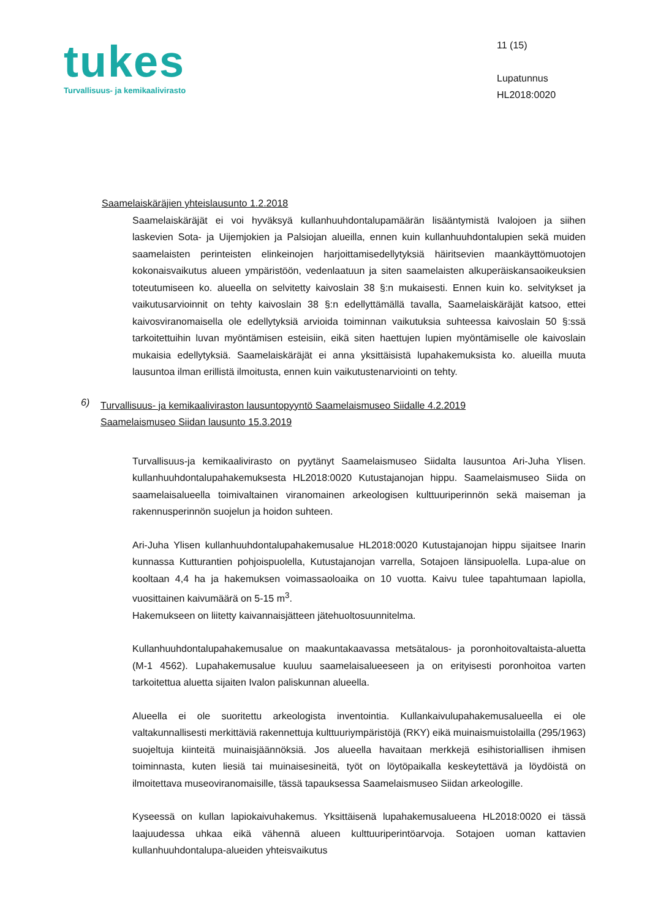tukes
Turvallisuus- ja kemikaalivirasto
11 (15)
Lupatunnus
HL2018:0020
Saamelaiskäräjien yhteislausunto 1.2.2018
Saamelaiskäräjät ei voi hyväksyä kullanhuuhdontalupamäärän lisääntymistä Ivalojoen ja siihen laskevien Sota- ja Uijemjokien ja Palsiojan alueilla, ennen kuin kullanhuuhdontalupien sekä muiden saamelaisten perinteisten elinkeinojen harjoittamisedellytyksiä häiritsevien maankäyttömuotojen kokonaisvaikutus alueen ympäristöön, vedenlaatuun ja siten saamelaisten alkuperäiskansaoikeuksien toteutumiseen ko. alueella on selvitetty kaivoslain 38 §:n mukaisesti. Ennen kuin ko. selvitykset ja vaikutusarvioinnit on tehty kaivoslain 38 §:n edellyttämällä tavalla, Saamelaiskäräjät katsoo, ettei kaivosviranomaisella ole edellytyksiä arvioida toiminnan vaikutuksia suhteessa kaivoslain 50 §:ssä tarkoitettuihin luvan myöntämisen esteisiin, eikä siten haettujen lupien myöntämiselle ole kaivoslain mukaisia edellytyksiä. Saamelaiskäräjät ei anna yksittäisistä lupahakemuksista ko. alueilla muuta lausuntoa ilman erillistä ilmoitusta, ennen kuin vaikutustenarviointi on tehty.
6)
Turvallisuus- ja kemikaaliviraston lausuntopyyntö Saamelaismuseo Siidalle 4.2.2019
Saamelaismuseo Siidan lausunto 15.3.2019
Turvallisuus-ja kemikaalivirasto on pyytänyt Saamelaismuseo Siidalta lausuntoa Ari-Juha Ylisen. kullanhuuhdontalupahakemuksesta HL2018:0020 Kutustajanojan hippu. Saamelaismuseo Siida on saamelaisalueella toimivaltainen viranomainen arkeologisen kulttuuriperinnön sekä maiseman ja rakennusperinnön suojelun ja hoidon suhteen.
Ari-Juha Ylisen kullanhuuhdontalupahakemusalue HL2018:0020 Kutustajanojan hippu sijaitsee Inarin kunnassa Kutturantien pohjoispuolella, Kutustajanojan varrella, Sotajoen länsipuolella. Lupa-alue on kooltaan 4,4 ha ja hakemuksen voimassaoloaika on 10 vuotta. Kaivu tulee tapahtumaan lapiolla, vuosittainen kaivumäärä on 5-15 m<sup>3</sup>.
Hakemukseen on liitetty kaivannaisjätteen jätehuoltosuunnitelma.
Kullanhuuhdontalupahakemusalue on maakuntakaavassa metsätalous- ja poronhoitovaltaista-aluetta (M-1 4562). Lupahakemusalue kuuluu saamelaisalueeseen ja on erityisesti poronhoitoa varten tarkoitettua aluetta sijaiten Ivalon paliskunnan alueella.
Alueella ei ole suoritettu arkeologista inventointia. Kullankaivulupahakemusalueella ei ole valtakunnallisesti merkittäviä rakennettuja kulttuuriympäristöjä (RKY) eikä muinaismuistolailla (295/1963) suojeltuja kiinteitä muinaisjäännöksiä. Jos alueella havaitaan merkkejä esihistoriallisen ihmisen toiminnasta, kuten liesiä tai muinaisesineitä, työt on löytöpaikalla keskeytettävä ja löydöistä on ilmoitettava museoviranomaisille, tässä tapauksessa Saamelaismuseo Siidan arkeologille.
Kyseessä on kullan lapiokaivuhakemus. Yksittäisenä lupahakemusalueena HL2018:0020 ei tässä laajuudessa uhkaa eikä vähennä alueen kulttuuriperintöarvoja. Sotajoen uoman kattavien kullanhuuhdontalupa-alueiden yhteisvaikutus